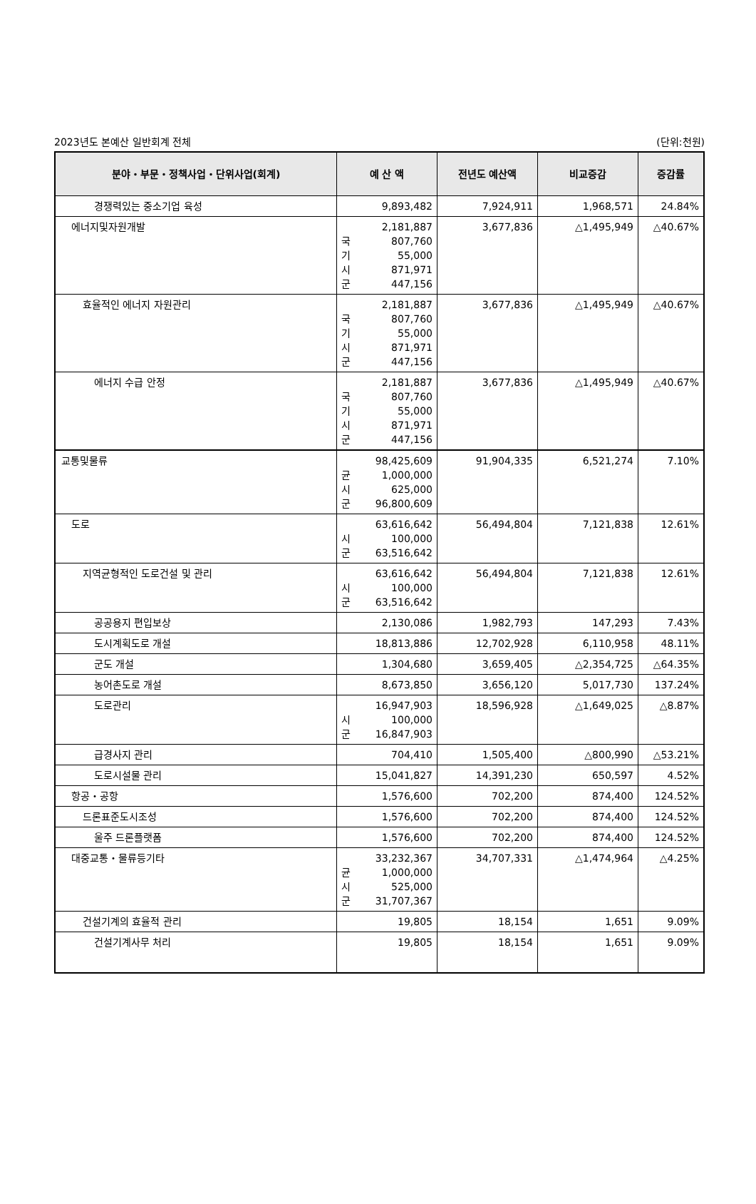2023년도 본예산 일반회계 전체 (단위:천원)
| 분야・부문・정책사업・단위사업(회계) | 예 산 액 | 전년도 예산액 | 비교증감 | 증감률 |
| --- | --- | --- | --- | --- |
| 경쟁력있는 중소기업 육성 | 9,893,482 | 7,924,911 | 1,968,571 | 24.84% |
| 에너지및자원개발 | 2,181,887 국 807,760 기 55,000 시 871,971 군 447,156 | 3,677,836 | △1,495,949 | △40.67% |
| 효율적인 에너지 자원관리 | 2,181,887 국 807,760 기 55,000 시 871,971 군 447,156 | 3,677,836 | △1,495,949 | △40.67% |
| 에너지 수급 안정 | 2,181,887 국 807,760 기 55,000 시 871,971 군 447,156 | 3,677,836 | △1,495,949 | △40.67% |
| 교통및물류 | 98,425,609 균 1,000,000 시 625,000 군 96,800,609 | 91,904,335 | 6,521,274 | 7.10% |
| 도로 | 63,616,642 시 100,000 군 63,516,642 | 56,494,804 | 7,121,838 | 12.61% |
| 지역균형적인 도로건설 및 관리 | 63,616,642 시 100,000 군 63,516,642 | 56,494,804 | 7,121,838 | 12.61% |
| 공공용지 편입보상 | 2,130,086 | 1,982,793 | 147,293 | 7.43% |
| 도시계획도로 개설 | 18,813,886 | 12,702,928 | 6,110,958 | 48.11% |
| 군도 개설 | 1,304,680 | 3,659,405 | △2,354,725 | △64.35% |
| 농어촌도로 개설 | 8,673,850 | 3,656,120 | 5,017,730 | 137.24% |
| 도로관리 | 16,947,903 시 100,000 군 16,847,903 | 18,596,928 | △1,649,025 | △8.87% |
| 급경사지 관리 | 704,410 | 1,505,400 | △800,990 | △53.21% |
| 도로시설물 관리 | 15,041,827 | 14,391,230 | 650,597 | 4.52% |
| 항공・공항 | 1,576,600 | 702,200 | 874,400 | 124.52% |
| 드론표준도시조성 | 1,576,600 | 702,200 | 874,400 | 124.52% |
| 울주 드론플랫폼 | 1,576,600 | 702,200 | 874,400 | 124.52% |
| 대중교통・물류등기타 | 33,232,367 균 1,000,000 시 525,000 군 31,707,367 | 34,707,331 | △1,474,964 | △4.25% |
| 건설기계의 효율적 관리 | 19,805 | 18,154 | 1,651 | 9.09% |
| 건설기계사무 처리 | 19,805 | 18,154 | 1,651 | 9.09% |